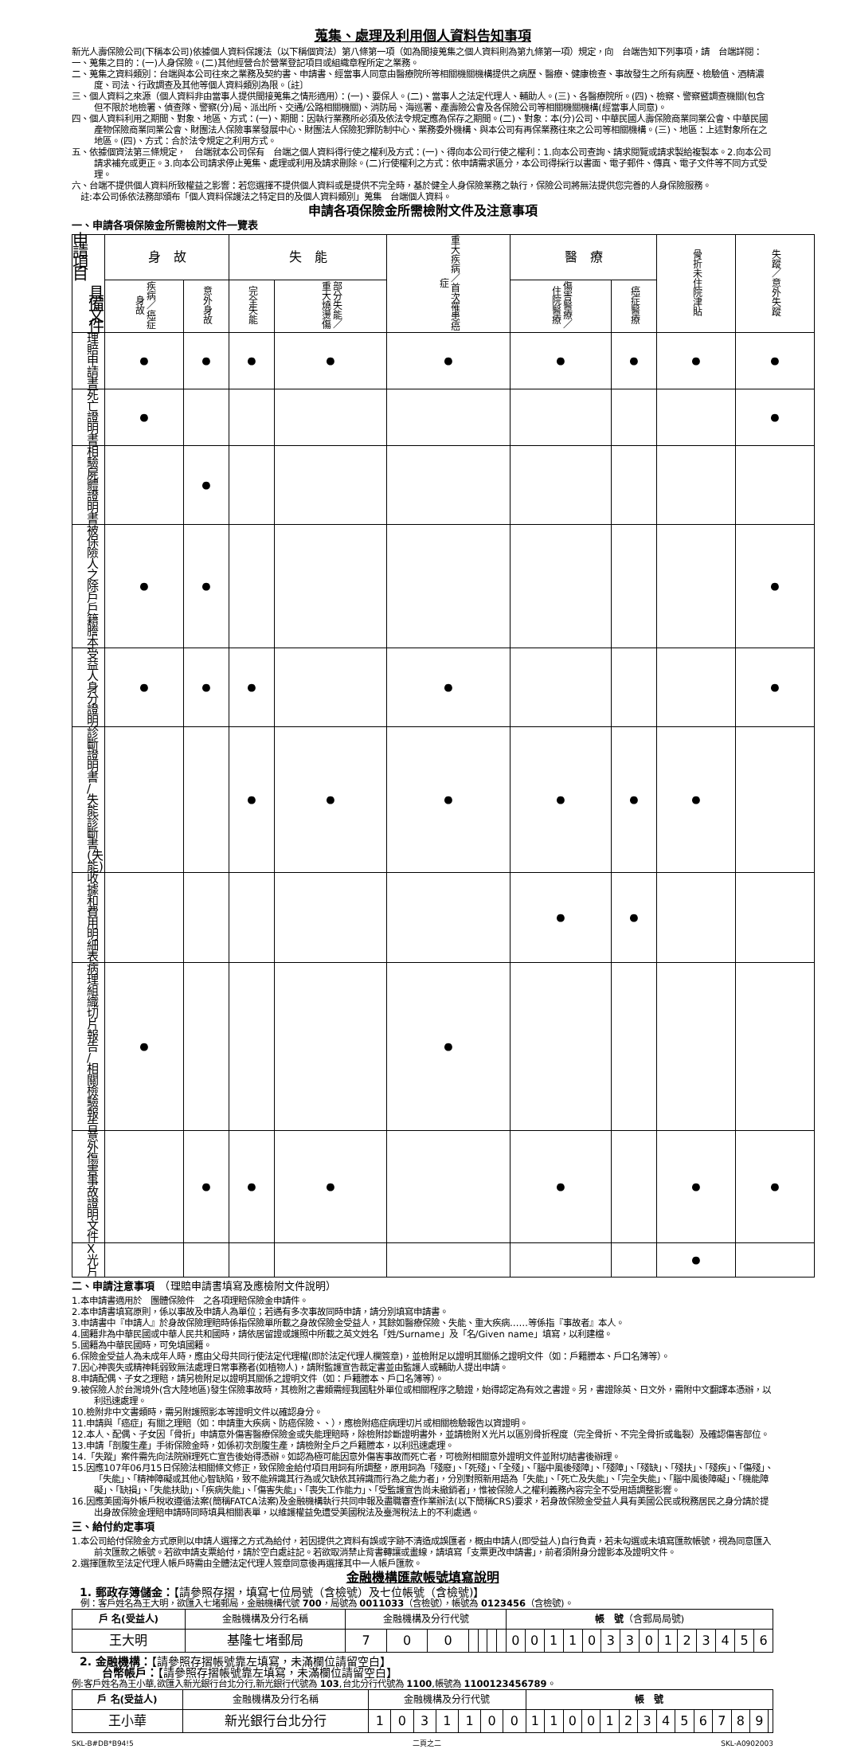蒐集、處理及利用個人資料告知事項
新光人壽保險公司(下稱本公司)依據個人資料保護法（以下稱個資法）第八條第一項（如為間接蒐集之個人資料則為第九條第一項）規定，向　台端告知下列事項，請　台端詳閱：
一、蒐集之目的：(一)人身保險。(二)其他經營合於營業登記項目或組織章程所定之業務。
二、蒐集之資料類別：台端與本公司往來之業務及契約書、申請書、經當事人同意由醫療院所等相關機關機構提供之病歷、醫療、健康檢查、事故發生之所有病歷、檢驗值、酒精濃度、司法、行政調查及其他等個人資料類別為限。〔註〕
三、個人資料之來源（個人資料非由當事人提供間接蒐集之情形適用）：(一)、要保人。(二)、當事人之法定代理人、輔助人。(三)、各醫療院所。(四)、檢察、警察暨調查機關(包含但不限於地檢署、偵查隊、警察(分)局、派出所、交通/公路相關機關)、消防局、海巡署、產壽險公會及各保險公司等相關機關機構(經當事人同意)。
四、個人資料利用之期間、對象、地區、方式：(一)、期間：因執行業務所必須及依法令規定應為保存之期間。(二)、對象：本(分)公司、中華民國人壽保險商業同業公會、中華民國產物保險商業同業公會、財團法人保險事業發展中心、財團法人保險犯罪防制中心、業務委外機構、與本公司有再保業務往來之公司等相關機構。(三)、地區：上述對象所在之地區。(四)、方式：合於法令規定之利用方式。
五、依據個資法第三條規定，　台端就本公司保有　台端之個人資料得行使之權利及方式：(一)、得向本公司行使之權利：1.向本公司查詢、請求閱覽或請求製給複製本。2.向本公司請求補充或更正。3.向本公司請求停止蒐集、處理或利用及請求刪除。(二)行使權利之方式：依申請需求區分，本公司得採行以書面、電子郵件、傳真、電子文件等不同方式受理。
六、台端不提供個人資料所致權益之影響：若您選擇不提供個人資料或是提供不完全時，基於健全人身保險業務之執行，保險公司將無法提供您完善的人身保險服務。
　註:本公司係依法務部頒布「個人資料保護法之特定目的及個人資料類別」蒐集　台端個人資料。
申請各項保險金所需檢附文件及注意事項
一、申請各項保險金所需檢附文件一覽表
| 申請項目 具備文件 | 身 故 | | 失 能 | | 重大疾病／首次罹患癌症 | 醫 療 | | 骨折未住院津貼 | 失蹤／意外失蹤 |
| --- | --- | --- | --- | --- | --- | --- | --- | --- | --- |
| | 疾病／癌症身故 | 意外身故 | 完全失能 | 部分失能／重大燒燙傷 | | 傷害醫療／住院醫療 | 癌症醫療 | | |
| 理賠申請書 | ● | ● | ● | ● | ● | ● | ● | ● | ● |
| 死亡證明書 | ● | | | | | | | | ● |
| 相驗屍體證明書 | | ● | | | | | | | |
| 被保險人之除戶戶籍謄本 | ● | ● | | | | | | | ● |
| 受益人身分證明 | ● | ● | ● | | ● | | | | ● |
| 診斷證明書 / 失能診斷書(失能) | | | ● | ● | ● | ● | ● | ● | |
| 收據和費用明細表 | | | | | | ● | ● | | |
| 病理組織切片報告 / 相關檢驗報告 | ● | | | | ● | | | | |
| 意外傷害事故證明文件 | | ● | ● | ● | | ● | | ● | ● |
| X光片 | | | | | | | | ● | |
二、申請注意事項　（理賠申請書填寫及應檢附文件說明）
1.本申請書適用於　團體保險件　之各項理賠保險金申請件。
2.本申請書填寫原則，係以事故及申請人為單位；若遇有多次事故同時申請，請分別填寫申請書。
3.申請書中『申請人』於身故保險理賠時係指保險單所載之身故保險金受益人，其餘如醫療保險、失能、重大疾病……等係指『事故者』本人。
4.國籍非為中華民國或中華人民共和國時，請依居留證或護照中所載之英文姓名「姓/Surname」及「名/Given name」填寫，以利建檔。
5.國籍為中華民國時，可免填國籍。
6.保險金受益人為未成年人時，應由父母共同行使法定代理權(即於法定代理人欄簽章)，並檢附足以證明其關係之證明文件（如：戶籍謄本、戶口名簿等）。
7.因心神喪失或精神耗弱致無法處理日常事務者(如植物人)，請附監護宣告裁定書並由監護人或輔助人提出申請。
8.申請配偶、子女之理賠，請另檢附足以證明其關係之證明文件（如：戶籍謄本、戶口名簿等）。
9.被保險人於台灣境外(含大陸地區)發生保險事故時，其檢附之書類需經我國駐外單位或相關程序之驗證，始得認定為有效之書證。另，書證除英、日文外，需附中文翻譯本憑辦，以利迅速處理。
10.檢附非中文書類時，需另附護照影本等證明文件以確認身分。
11.申請與「癌症」有關之理賠（如：申請重大疾病、防癌保險、、），應檢附癌症病理切片或相關檢驗報告以資證明。
12.本人、配偶、子女因「骨折」申請意外傷害醫療保險金或失能理賠時，除檢附診斷證明書外，並請檢附Ｘ光片以區別骨折程度（完全骨折、不完全骨折或龜裂）及確認傷害部位。
13.申請「剖腹生產」手術保險金時，如係初次剖腹生產，請檢附全戶之戶籍謄本，以利迅速處理。
14.「失蹤」案件需先向法院辦理死亡宣告後始得憑辦。如認為極可能因意外傷害事故而死亡者，可檢附相關意外證明文件並附切結書後辦理。
15.因應107年06月15日保險法相關條文修正，致保險金給付項目用詞有所調整，原用詞為「殘廢」、「死殘」、「全殘」、「腦中風後殘障」、「殘障」、「殘缺」、「殘扶」、「殘疾」、「傷殘」、「失能」、「精神障礙或其他心智缺陷，致不能辨識其行為或欠缺依其辨識而行為之能力者」，分別對照新用語為「失能」、「死亡及失能」、「完全失能」、「腦中風後障礙」、「機能障礙」、「缺損」、「失能扶助」、「疾病失能」、「傷害失能」、「喪失工作能力」、「受監護宣告尚未撤銷者」，惟被保險人之權利義務內容完全不受用語調整影響。
16.因應美國海外帳戶稅收遵循法案(簡稱FATCA法案)及金融機構執行共同申報及盡職審查作業辦法(以下簡稱CRS)要求，若身故保險金受益人具有美國公民或稅務居民之身分請於提出身故保險金理賠申請時同時填具相關表單，以維護權益免遭受美國稅法及臺灣稅法上的不利處遇。
三、給付約定事項
1.本公司給付保險金方式原則以申請人選擇之方式為給付，若因提供之資料有誤或字跡不清造成誤匯者，概由申請人(即受益人)自行負責，若未勾選或未填寫匯款帳號，視為同意匯入前次匯款之帳號。若欲申請支票給付，請於空白處註記。若欲取消禁止背書轉讓或畫線，請填寫「支票更改申請書」，前者須附身分證影本及證明文件。
2.選擇匯款至法定代理人帳戶時需由全體法定代理人簽章同意後再選擇其中一人帳戶匯款。
金融機構匯款帳號填寫說明
1. 郵政存簿儲金：【請參照存摺，填寫七位局號（含檢號）及七位帳號（含檢號)】
　例：客戶姓名為王大明，欲匯入七堵郵局，金融機構代號 700，局號為 0011033（含檢號），帳號為 0123456（含檢號)。
| 戶 名(受益人) | 金融機構及分行名稱 | 金融機構及分行代號 | | | | | | | 帳 號 （含郵局局號) | | | | | | | | | | | | | |
| 王大明 | 基隆七堵郵局 | 7 | 0 | 0 | | | | | 0 | 0 | 1 | 1 | 0 | 3 | 3 | 0 | 1 | 2 | 3 | 4 | 5 | 6 |
2. 金融機構：【請參照存摺帳號靠左填寫，未滿欄位請留空白】
　　台幣帳戶：【請參照存摺帳號靠左填寫，未滿欄位請留空白】
例:客戶姓名為王小華,欲匯入新光銀行台北分行,新光銀行代號為 103,台北分行代號為 1100,帳號為 1100123456789。
| 戶 名(受益人) | 金融機構及分行名稱 | 金融機構及分行代號 | | | | | | | 帳 號 | | | | | | | | | | | | | |
| 王小華 | 新光銀行台北分行 | 1 | 0 | 3 | 1 | 1 | 0 | 0 | 1 | 1 | 0 | 0 | 1 | 2 | 3 | 4 | 5 | 6 | 7 | 8 | 9 | |
SKL-B#DB*B94!5 二頁之二 SKL-A0902003